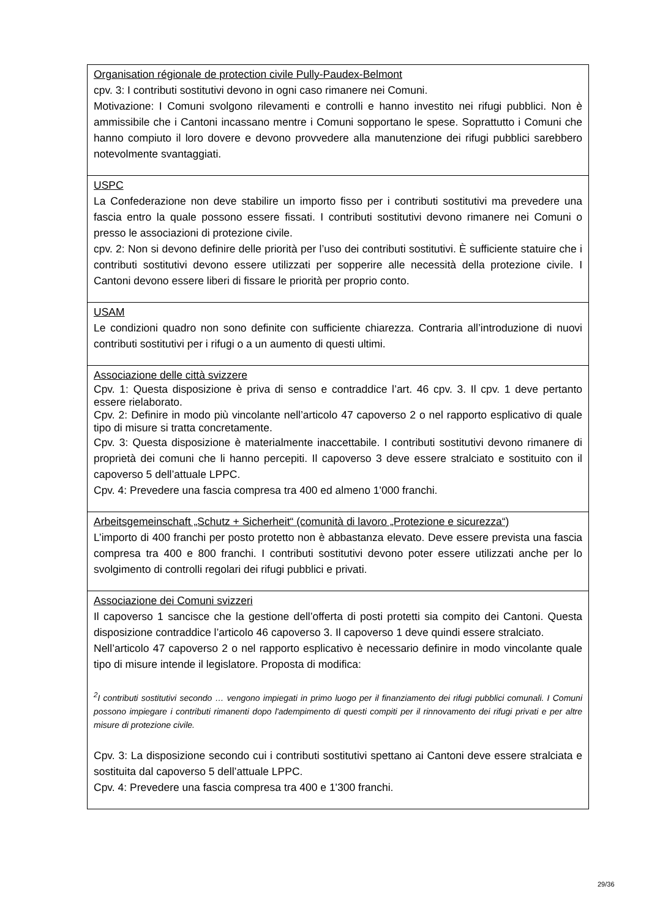| Organisation régionale de protection civile Pully-Paudex-Belmont cpv. 3: I contributi sostitutivi devono in ogni caso rimanere nei Comuni. Motivazione: I Comuni svolgono rilevamenti e controlli e hanno investito nei rifugi pubblici. Non è ammissibile che i Cantoni incassano mentre i Comuni sopportano le spese. Soprattutto i Comuni che hanno compiuto il loro dovere e devono provvedere alla manutenzione dei rifugi pubblici sarebbero notevolmente svantaggiati. |
| USPC La Confederazione non deve stabilire un importo fisso per i contributi sostitutivi ma prevedere una fascia entro la quale possono essere fissati. I contributi sostitutivi devono rimanere nei Comuni o presso le associazioni di protezione civile. cpv. 2: Non si devono definire delle priorità per l’uso dei contributi sostitutivi. È sufficiente statuire che i contributi sostitutivi devono essere utilizzati per sopperire alle necessità della protezione civile. I Cantoni devono essere liberi di fissare le priorità per proprio conto. |
| USAM Le condizioni quadro non sono definite con sufficiente chiarezza. Contraria all’introduzione di nuovi contributi sostitutivi per i rifugi o a un aumento di questi ultimi. |
| Associazione delle città svizzere Cpv. 1: Questa disposizione è priva di senso e contraddice l’art. 46 cpv. 3. Il cpv. 1 deve pertanto essere rielaborato. Cpv. 2: Definire in modo più vincolante nell’articolo 47 capoverso 2 o nel rapporto esplicativo di quale tipo di misure si tratta concretamente. Cpv. 3: Questa disposizione è materialmente inaccettabile. I contributi sostitutivi devono rimanere di proprietà dei comuni che li hanno percepiti. Il capoverso 3 deve essere stralciato e sostituito con il capoverso 5 dell’attuale LPPC. Cpv. 4: Prevedere una fascia compresa tra 400 ed almeno 1'000 franchi. |
| Arbeitsgemeinschaft „Schutz + Sicherheit“ (comunità di lavoro „Protezione e sicurezza“) L’importo di 400 franchi per posto protetto non è abbastanza elevato. Deve essere prevista una fascia compresa tra 400 e 800 franchi. I contributi sostitutivi devono poter essere utilizzati anche per lo svolgimento di controlli regolari dei rifugi pubblici e privati. |
| Associazione dei Comuni svizzeri Il capoverso 1 sancisce che la gestione dell’offerta di posti protetti sia compito dei Cantoni. Questa disposizione contraddice l’articolo 46 capoverso 3. Il capoverso 1 deve quindi essere stralciato. Nell’articolo 47 capoverso 2 o nel rapporto esplicativo è necessario definire in modo vincolante quale tipo di misure intende il legislatore. Proposta di modifica: <sup>2</sup> I contributi sostitutivi secondo … vengono impiegati in primo luogo per il finanziamento dei rifugi pubblici comunali. I Comuni possono impiegare i contributi rimanenti dopo l'adempimento di questi compiti per il rinnovamento dei rifugi privati e per altre misure di protezione civile. Cpv. 3: La disposizione secondo cui i contributi sostitutivi spettano ai Cantoni deve essere stralciata e sostituita dal capoverso 5 dell’attuale LPPC. Cpv. 4: Prevedere una fascia compresa tra 400 e 1'300 franchi. |
29/36